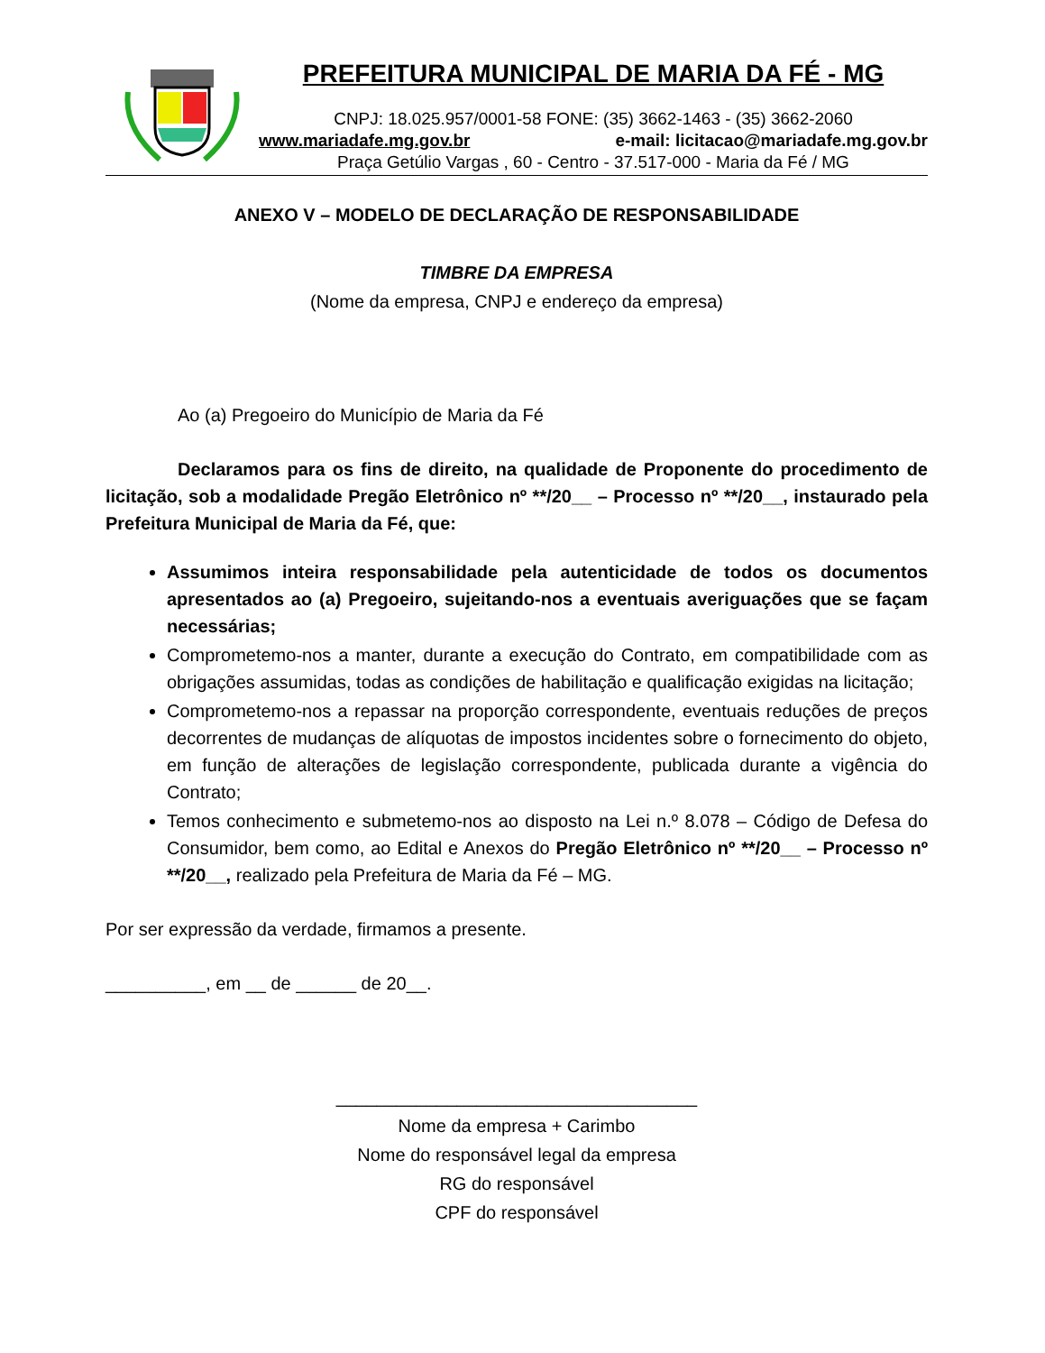PREFEITURA MUNICIPAL DE MARIA DA FÉ - MG
CNPJ: 18.025.957/0001-58 FONE: (35) 3662-1463 - (35) 3662-2060
www.mariadafe.mg.gov.br e-mail: licitacao@mariadafe.mg.gov.br
Praça Getúlio Vargas , 60 - Centro - 37.517-000 - Maria da Fé / MG
ANEXO V – MODELO DE DECLARAÇÃO DE RESPONSABILIDADE
TIMBRE DA EMPRESA
(Nome da empresa, CNPJ e endereço da empresa)
Ao (a) Pregoeiro do Município de Maria da Fé
Declaramos para os fins de direito, na qualidade de Proponente do procedimento de licitação, sob a modalidade Pregão Eletrônico nº **/20__ – Processo nº **/20__, instaurado pela Prefeitura Municipal de Maria da Fé, que:
Assumimos inteira responsabilidade pela autenticidade de todos os documentos apresentados ao (a) Pregoeiro, sujeitando-nos a eventuais averiguações que se façam necessárias;
Comprometemo-nos a manter, durante a execução do Contrato, em compatibilidade com as obrigações assumidas, todas as condições de habilitação e qualificação exigidas na licitação;
Comprometemo-nos a repassar na proporção correspondente, eventuais reduções de preços decorrentes de mudanças de alíquotas de impostos incidentes sobre o fornecimento do objeto, em função de alterações de legislação correspondente, publicada durante a vigência do Contrato;
Temos conhecimento e submetemo-nos ao disposto na Lei n.º 8.078 – Código de Defesa do Consumidor, bem como, ao Edital e Anexos do Pregão Eletrônico nº **/20__ – Processo nº **/20__, realizado pela Prefeitura de Maria da Fé – MG.
Por ser expressão da verdade, firmamos a presente.
__________, em __ de ______ de 20__.
____________________________________
Nome da empresa + Carimbo
Nome do responsável legal da empresa
RG do responsável
CPF do responsável